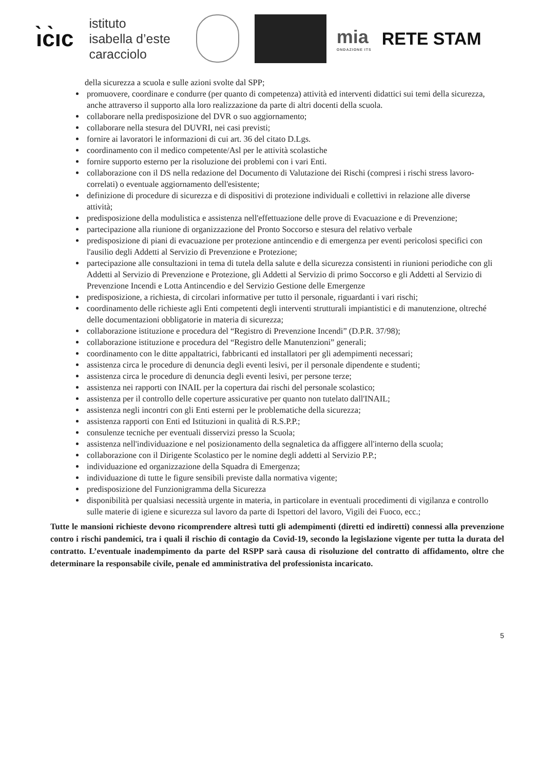ı̀c̀ıc
istituto
isabella d’este
caracciolo
mia
ONDAZIONE ITS
RETE STAM
della sicurezza a scuola e sulle azioni svolte dal SPP;
promuovere, coordinare e condurre (per quanto di competenza) attività ed interventi didattici sui temi della sicurezza, anche attraverso il supporto alla loro realizzazione da parte di altri docenti della scuola.
collaborare nella predisposizione del DVR o suo aggiornamento;
collaborare nella stesura del DUVRI, nei casi previsti;
fornire ai lavoratori le informazioni di cui art. 36 del citato D.Lgs.
coordinamento con il medico competente/Asl per le attività scolastiche
fornire supporto esterno per la risoluzione dei problemi con i vari Enti.
collaborazione con il DS nella redazione del Documento di Valutazione dei Rischi (compresi i rischi stress lavoro-correlati) o eventuale aggiornamento dell'esistente;
definizione di procedure di sicurezza e di dispositivi di protezione individuali e collettivi in relazione alle diverse attività;
predisposizione della modulistica e assistenza nell'effettuazione delle prove di Evacuazione e di Prevenzione;
partecipazione alla riunione di organizzazione del Pronto Soccorso e stesura del relativo verbale
predisposizione di piani di evacuazione per protezione antincendio e di emergenza per eventi pericolosi specifici con l'ausilio degli Addetti al Servizio dì Prevenzione e Protezione;
partecipazione alle consultazioni in tema di tutela della salute e della sicurezza consistenti in riunioni periodiche con gli Addetti al Servizio di Prevenzione e Protezione, gli Addetti al Servizio di primo Soccorso e gli Addetti al Servizio di Prevenzione Incendi e Lotta Antincendio e del Servizio Gestione delle Emergenze
predisposizione, a richiesta, di circolari informative per tutto il personale, riguardanti i vari rischi;
coordinamento delle richieste agli Enti competenti degli interventi strutturali impiantistici e di manutenzione, oltreché delle documentazioni obbligatorie in materia di sicurezza;
collaborazione istituzione e procedura del “Registro di Prevenzione Incendi” (D.P.R. 37/98);
collaborazione istituzione e procedura del “Registro delle Manutenzioni” generali;
coordinamento con le ditte appaltatrici, fabbricanti ed installatori per gli adempimenti necessari;
assistenza circa le procedure di denuncia degli eventi lesivi, per il personale dipendente e studenti;
assistenza circa le procedure di denuncia degli eventi lesivi, per persone terze;
assistenza nei rapporti con INAIL per la copertura dai rischi del personale scolastico;
assistenza per il controllo delle coperture assicurative per quanto non tutelato dall'INAIL;
assistenza negli incontri con gli Enti esterni per le problematiche della sicurezza;
assistenza rapporti con Enti ed Istituzioni in qualità di R.S.P.P.;
consulenze tecniche per eventuali disservizi presso la Scuola;
assistenza nell'individuazione e nel posizionamento della segnaletica da affiggere all'interno della scuola;
collaborazione con il Dirigente Scolastico per le nomine degli addetti al Servizio P.P.;
individuazione ed organizzazione della Squadra di Emergenza;
individuazione di tutte le figure sensibili previste dalla normativa vigente;
predisposizione del Funzionigramma della Sicurezza
disponibilità per qualsiasi necessità urgente in materia, in particolare in eventuali procedimenti di vigilanza e controllo sulle materie di igiene e sicurezza sul lavoro da parte di Ispettori del lavoro, Vigili dei Fuoco, ecc.;
Tutte le mansioni richieste devono ricomprendere altresì tutti gli adempimenti (diretti ed indiretti) connessi alla prevenzione contro i rischi pandemici, tra i quali il rischio di contagio da Covid-19, secondo la legislazione vigente per tutta la durata del contratto. L’eventuale inadempimento da parte del RSPP sarà causa di risoluzione del contratto di affidamento, oltre che determinare la responsabile civile, penale ed amministrativa del professionista incaricato.
5